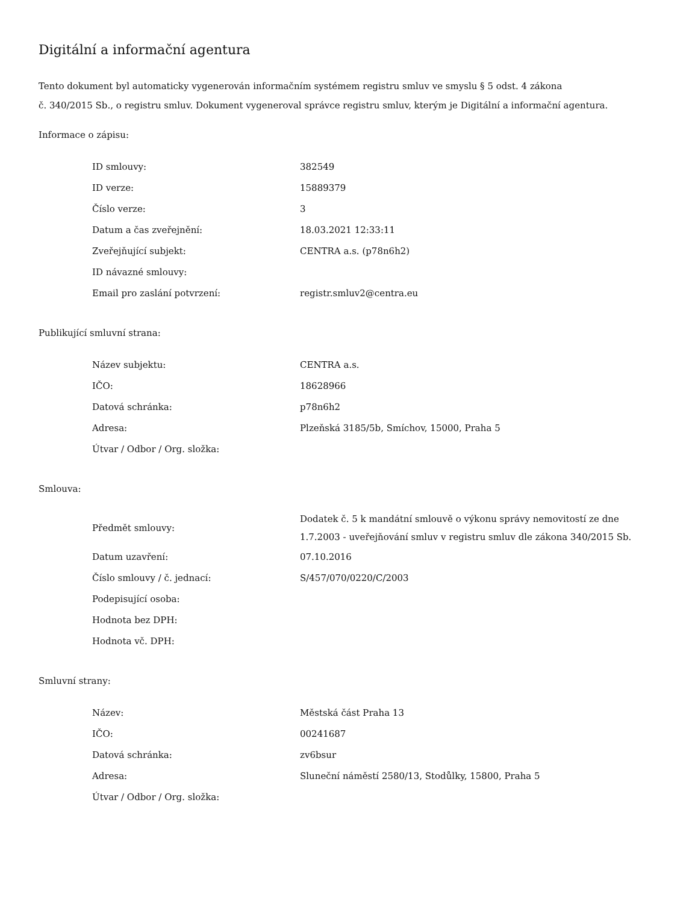Digitální a informační agentura
Tento dokument byl automaticky vygenerován informačním systémem registru smluv ve smyslu § 5 odst. 4 zákona
č. 340/2015 Sb., o registru smluv. Dokument vygeneroval správce registru smluv, kterým je Digitální a informační agentura.
Informace o zápisu:
| ID smlouvy: | 382549 |
| ID verze: | 15889379 |
| Číslo verze: | 3 |
| Datum a čas zveřejnění: | 18.03.2021 12:33:11 |
| Zveřejňující subjekt: | CENTRA a.s. (p78n6h2) |
| ID návazné smlouvy: | |
| Email pro zaslání potvrzení: | registr.smluv2@centra.eu |
Publikující smluvní strana:
| Název subjektu: | CENTRA a.s. |
| IČO: | 18628966 |
| Datová schránka: | p78n6h2 |
| Adresa: | Plzeňská 3185/5b, Smíchov, 15000, Praha 5 |
| Útvar / Odbor / Org. složka: | |
Smlouva:
| Předmět smlouvy: | Dodatek č. 5 k mandátní smlouvě o výkonu správy nemovitostí ze dne 1.7.2003 - uveřejňování smluv v registru smluv dle zákona 340/2015 Sb. |
| Datum uzavření: | 07.10.2016 |
| Číslo smlouvy / č. jednací: | S/457/070/0220/C/2003 |
| Podepisující osoba: | |
| Hodnota bez DPH: | |
| Hodnota vč. DPH: | |
Smluvní strany:
| Název: | Městská část Praha 13 |
| IČO: | 00241687 |
| Datová schránka: | zv6bsur |
| Adresa: | Sluneční náměstí 2580/13, Stodůlky, 15800, Praha 5 |
| Útvar / Odbor / Org. složka: | |